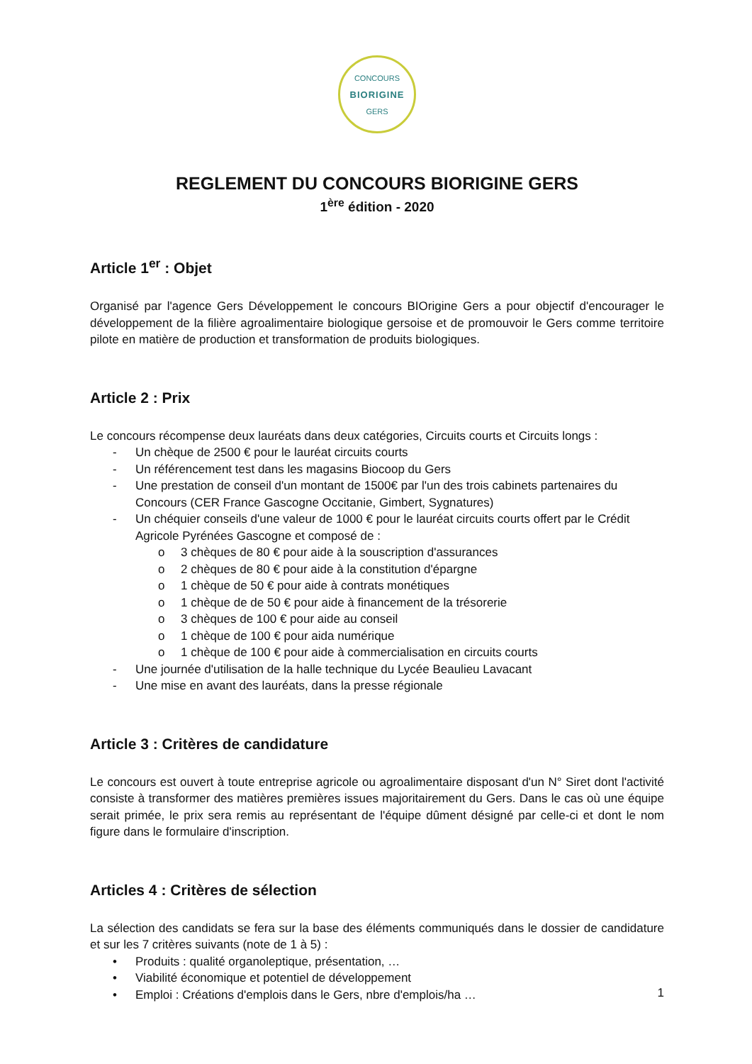CONCOURS
BIORIGINE
GERS
REGLEMENT DU CONCOURS BIORIGINE GERS
1<sup>ère</sup> édition - 2020
Article 1<sup>er</sup> : Objet
Organisé par l'agence Gers Développement le concours BIOrigine Gers a pour objectif d'encourager le développement de la filière agroalimentaire biologique gersoise et de promouvoir le Gers comme territoire pilote en matière de production et transformation de produits biologiques.
Article 2 : Prix
Le concours récompense deux lauréats dans deux catégories, Circuits courts et Circuits longs :
Un chèque de 2500 € pour le lauréat circuits courts
Un référencement test dans les magasins Biocoop du Gers
Une prestation de conseil d'un montant de 1500€ par l'un des trois cabinets partenaires du Concours (CER France Gascogne Occitanie, Gimbert, Sygnatures)
Un chéquier conseils d'une valeur de 1000 € pour le lauréat circuits courts offert par le Crédit Agricole Pyrénées Gascogne et composé de :
3 chèques de 80 € pour aide à la souscription d'assurances
2 chèques de 80 € pour aide à la constitution d'épargne
1 chèque de 50 € pour aide à contrats monétiques
1 chèque de de 50 € pour aide à financement de la trésorerie
3 chèques de 100 € pour aide au conseil
1 chèque de 100 € pour aida numérique
1 chèque de 100 € pour aide à commercialisation en circuits courts
Une journée d'utilisation de la halle technique du Lycée Beaulieu Lavacant
Une mise en avant des lauréats, dans la presse régionale
Article 3 : Critères de candidature
Le concours est ouvert à toute entreprise agricole ou agroalimentaire disposant d'un N° Siret dont l'activité consiste à transformer des matières premières issues majoritairement du Gers. Dans le cas où une équipe serait primée, le prix sera remis au représentant de l'équipe dûment désigné par celle-ci et dont le nom figure dans le formulaire d'inscription.
Articles 4 : Critères de sélection
La sélection des candidats se fera sur la base des éléments communiqués dans le dossier de candidature et sur les 7 critères suivants (note de 1 à 5) :
Produits : qualité organoleptique, présentation, …
Viabilité économique et potentiel de développement
Emploi : Créations d'emplois dans le Gers, nbre d'emplois/ha …
1